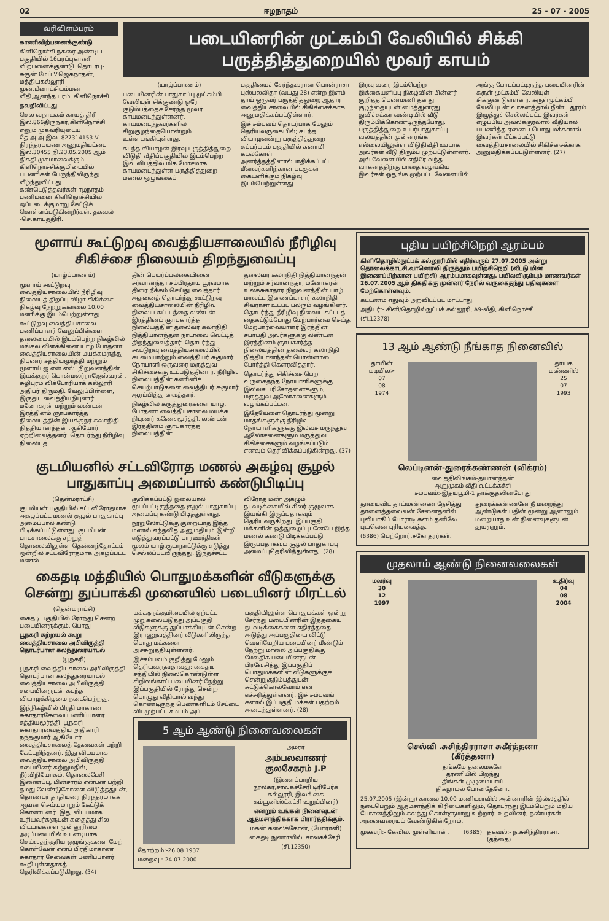02 ஈழநாதம் 25 - 07 - 2005
வரிவிளம்பரம்
காணிவிற்பனைக்குண்டு
கிளிநொச்சி நகரை அண்டிய பகுதியில் 16பரப்புகாணி விற்பனைக்குண்டு. தொடர்பு- சுகுன் மேப் V.ஜெகநாதன், மத்தியகல்லூரி முன்,மீனாட்சியம்மன் வீதி,ஆனந்த புரம், கிளிநொச்சி.
தவறிவிட்டது
செல வநாயகம் காயத் திரி இல.866திருநகர்,கிளிநொச்சி எனும் முகவரியுடைய தே.அ.அ.இல. 827314153-V நிரந்தரபயண அனுமதியட்டை இல.30455 நி.23.05.2005 ஆம் திகதி முகமாலைக்கும் கிளிநொச்சிக்குமிடையில் பயணிகள் பேருந்திலிருந்து வீழ்ந்துவிட்டது. கண்டெடுத்தவர்கள் ஈழநாதம் பணிமனை கிளிநொச்சியில் ஒப்படைக்குமாறு கேட்டுக் கொள்ளப்படுகின்றீர்கள். தகவல் -செ.காயத்திரி.
படையினரின் முட்கம்பி வேலியில் சிக்கி பருத்தித்துறையில் மூவர் காயம்
(யாழ்ப்பாணம்)
படையினரின் பாதுகாப்பு முட்கம்பி வேலியுள் சிக்குண்டு ஒரே குடும்பத்தைச் சேர்ந்த மூவர் காயமடைந்துள்ளனர். காயமடைந்தவர்களில் சிறுகுழந்தையொன்றும் உள்ளடங்கியுள்ளது.
கடந்த வியாழன் இரவு பருத்தித்துறை விடுதி வீதிப்பகுதியில் இடம்பெற்ற இவ் விபத்தில் மிக மோசமாக காயமடைந்துள்ள பருத்தித்துறை மணல் ஒழுங்கைப்
பகுதியைச் சேர்ந்தவரான பொன்ராசா புஸ்பலலிதா (வயது-28) என்ற இளம் தாய் ஒருவர் பருத்தித்துறை ஆதார வைத்தியசாலையில் சிகிச்சைக்காக அனுமதிக்கப்பட்டுள்ளார்.
இச் சம்பவம் தொடர்பாக மேலும் தெரியவருகையில்; கடந்த வியாழனன்று பருத்தித்துறை சுப்பர்மடம் பகுதியில் சுனாமி கடல்கோள் அனர்த்தத்தினால்பாதிக்கப்பட்ட மீனவர்களிற்கான படகுகள் கையளிக்கும் நிகழ்வு இடம்பெற்றுள்ளது.
இரவு வரை இடம்பெற்ற இக்கையளிப்பு நிகழ்வின் பின்னர் குறித்த பெண்மணி தனது குழந்தையுடன் மைத்துனரது துவிச்சக்கர வண்டியில் வீடு திரும்பிக்கொண்டிருந்தபோது. பருத்தித்துறை உயர்பாதுகாப்பு வலயத்தின் முன்னரங்க எல்லையிலுள்ள விடுதிவீதி ஊடாக அவர்கள் வீடு திரும்ப முற்பட்டுள்ளனர். அவ் வேளையில் எதிரே வந்த வாகனத்திற்கு பாதை வழங்கிய இவர்கள் ஒதுங்க முற்பட்ட வேளையில்
அங்கு போடப்பட்டிருந்த படையினரின் சுருள் முட்கம்பி வேலியுள் சிக்குண்டுள்ளனர். சுருள்முட்கம்பி வேலியுடன் வாகனத்தால் நீண்ட தூரம் இழுத்துச் செல்லப்பட்ட இவர்கள் எழுப்பிய அவலக்குரலால் வீதியால் பயணித்த ஏனைய பொது மக்களால் இவர்கள் மீட்கப்பட்டு வைத்தியசாலையில் சிகிச்சைக்காக அனுமதிக்கப்பட்டுள்ளனர். (27)
மூளாய் கூட்டுறவு வைத்தியசாலையில் நீரிழிவு சிகிச்சை நிலையம் திறந்துவைப்பு
(யாழ்ப்பாணம்)
மூளாய் கூட்டுறவு வைத்தியசாலையில் நீரிழிவு நிலையத் திறப்பு விழா சிகிச்சை நிகழ்வு நேற்றுக்காலை 10.00 மணிக்கு இடம்பெற்றுள்ளது.
கூட்டுறவு வைத்தியசாலை பணிப்பாளர் வேலுப்பிள்ளை தலைமையில் இடம்பெற்ற நிகழ்வில் மங்கல விளக்கினை யாழ்.போதனா வைத்தியசாலையின் மயக்கமருந்து நிபுணர் சத்தியமூர்த்தி மற்றும் மூளாய் ஐ.என்.எஸ். நிறுவனத்தின் இயக்குநர் பொன்மலர்ராஜேஸ்வரன், சுழிபுரம் விக்டோரியாக் கல்லூரி அதிபர் திருமதி. வேலுப்பிள்ளை, இருதய வைத்தியநிபுணர் மனோகரன் மற்றும் லண்டன் இரத்தினம் ஞாபகார்த்த நிலையத்தின் இயக்குநர் கலாநிதி நித்தியானந்தன் ஆகியோர் ஏற்றிவைத்தனர். தொடர்ந்து நீரிழிவு நிலையத்
தின் பெயர்ப்பலகையினை சர்வானந்தா சம்பிரதாய பூர்வமாக திரை நீக்கம் செய்து வைத்தார். அதனைத் தொடர்ந்து கூட்டுறவு வைத்தியசாலையின் நீரிழிவு நிலைய கட்டடத்தை லண்டன் இரத்தினம் ஞாபகார்த்த நிலையத்தின் தலைவர் கலாநிதி நித்தியானந்தன் நாடாவை வெட்டித் திறந்துவைத்தார். தொடர்ந்து கூட்டுறவு வைத்தியசாலையில் கடமையாற்றும் வைத்தியர் சுகுமார் நோயாளி ஒருவரை மருத்துவ சிகிச்சைக்கு உட்படுத்தினார். நீரிழிவு நிலையத்தின் கணினிச் செயற்பாடுகளை வைத்தியர் சுகுமார் ஆரம்பித்து வைத்தார்.
நிகழ்வில் கருத்துரைகளை யாழ். போதனா வைத்தியசாலை மயக்க நிபுணர் கணேசமூர்த்தி, லண்டன் இரத்தினம் ஞாபகார்த்த நிலையத்தின்
தலைவர் கலாநிதி நித்தியானந்தன் மற்றும் சர்வானந்தா, மனோகரன் உலகசுகாதார நிறுவனத்தின் யாழ். மாவட்ட இணைப்பாளர் கலாநிதி சிவராசா உட்பட பலரும் வழங்கினர். தொடர்ந்து நீரிழிவு நிலைய கட்டடத் தைகட்டும்போது மேற்பார்வை செய்த மேற்பார்வையாளர் இரத்தின சபாபதி அவர்களுக்கு லண்டன் இரத்தினம் ஞாபகார்த்த நிலையத்தின் தலைவர் கலாநிதி நித்தியானந்தன் பொன்னாடை போர்த்தி கௌரவித்தார்.
தொடர்ந்து சிகிச்சை பெற வருகைதந்த நோயாளிகளுக்கு இலவச பரிசோதனைகளும், மருத்துவ ஆலோசனைகளும் வழங்கப்பட்டன.
இதேவேளை தொடர்ந்து மூன்று மாதங்களுக்கு நீரிழிவு நோயாளிகளுக்கு இலவச மருந்துவ ஆலோசனைகளும் மருத்துவ சிகிச்சைகளும் வழங்கப்படும் எனவும் தெரிவிக்கப்படுகின்றது. (37)
குடமியனில் சட்டவிரோத மணல் அகழ்வு சூழல் பாதுகாப்பு அமைப்பால் கண்டுபிடிப்பு
(தென்மராட்சி)
குடமியன் பகுதியில் சட்டவிரோதமாக அகழப்பட்ட மணல் சூழல் பாதுகாப்பு அமைப்பால் கண்டு பிடிக்கப்பட்டுள்ளது. குடமியன் பாடசாலைக்கு சற்றுத் தொலைவிலுள்ள தென்னந்தோட்டம் ஒன்றில் சட்டவிரோதமாக அகழப்பட்ட மணல்
குவிக்கப்பட்டு ஓலையால் மூடப்பட்டிருந்ததை சூழல் பாதுகாப்பு அமைப்பு கண்டு பிடித்துள்ளது.
நூறுலோட்டுக்கு குறையாத இந்த மணல் எந்தவித அனுமதியும் இன்றி எடுத்துவரப்பட்டு பாரஊர்திகள் மூலம் யாழ்.குடாநாட்டுக்கு எடுத்து செல்லப்படவிருந்தது. இந்தச்சட்ட
விரோத மண் அகழும் நடவடிக்கையில் சிலர் குழுவாக இயங்கி இருப்பதாகவும் தெரியவருகிறது. இப்பகுதி மக்களின் ஒத்துழைப்புடனேயே இந்த மணல் கண்டு பிடிக்கப்பட்டு இருப்பதாகவும் சூழல் பாதுகாப்பு அமைப்புதெரிவித்துள்ளது. (28)
கைதடி மத்தியில் பொதுமக்களின் வீடுகளுக்கு சென்று துப்பாக்கி முனையில் படையினர் மிரட்டல்
(தென்மராட்சி)
கைதடி பகுதியில் ரோந்து சென்ற படையினருக்கும், பொது
பூநகரி சுற்றயல் கூறு வைத்தியசாலை அபிவிருத்தி தொடர்பான கலந்துரையாடல்
(பூநகரி)
பூநகரி வைத்தியசாலை அபிவிருத்தி தொடர்பான கலந்துரையாடல் வைத்தியசாலை அபிவிருத்தி சபையினருடன் கடந்த வியாழக்கிழமை நடைபெற்றது.
இந்நிகழ்வில் பிரதி மாகாண சுகாதாரசேவைப்பணிப்பாளர் சத்தியமூர்த்தி, பூநகரி சுகாதாரவைத்திய அதிகாரி நந்தகுமார் ஆகியோர் வைத்தியசாலைத் தேவைகள் பற்றி கேட்டறிந்தனர். இது விடயமாக வைத்தியசாலை அபிவிருத்தி சபையினர் சுற்றுமதில், நீர்விநியோகம், தொலைபேசி இணைப்பு, மின்சாரம் என்பன பற்றி தமது வேண்டுகோளை விடுத்ததுடன், தொண்டர் தாதியரை நிரந்தரமாக்க ஆவன செய்யுமாறும் கேட்டுக் கொண்டனர். இது விடயமாக உரியவர்களுடன் கதைத்து சில விடயங்களை முன்னுரிமை அடிப்படையில் உடனடியாக செய்வதற்குரிய ஒழுங்குகளை மேற் கொள்வேன் எனப் பிரதிமாகாண சுகாதார சேவைகள் பணிப்பாளர் கூறியுள்ளதாகத் தெரிவிக்கப்படுகிறது. (34)
மக்களுக்குமிடையில் ஏற்பட்ட முறுகலையடுத்து அப்பகுதி வீடுகளுக்கு துப்பாக்கியுடன் சென்ற இராணுவத்தினர் வீடுகளிலிருந்த பொது மக்களை அச்சுறுத்தியுள்ளனர்.
இச்சம்பவம் குறித்து மேலும் தெரியவருவதாவது; கைதடி சந்தியில் நிலைகொண்டுள்ள சிறிலங்காப் படையினர் நேற்று இப்பகுதியில் ரோந்து சென்ற பொழுது வீதியால் வந்து கொண்டிருந்த பெண்களிடம் சேட்டை விடமுற்பட்ட சமயம் அப்
பகுதியிலுள்ள பொதுமக்கள் ஒன்று சேர்ந்து படையினரின் இத்தகைய நடவடிக்கைகளை எதிர்த்ததை அடுத்து அப்பகுதியை விட்டு வெளியேறிய படையினர் மீண்டும் நேற்று மாலை அப்பகுதிக்கு மேலதிக படையினருடன் பிரவேசித்து இப்பகுதிப் பொதுமக்களின் வீடுகளுக்குச் சென்றுகுடும்பத்துடன் சுட்டுக்கொல்வோம் என எச்சரித்துள்ளனர். இச் சம்பவங் களால் இப்பகுதி மக்கள் பதற்றம் அடைந்துள்ளனர். (28)
5 ஆம் ஆண்டு நினைவலைகள்
தோற்றம்:-26.08.1937
மறைவு :-24.07.2000
அமரர்
அம்பலவாணர் குலசேகரம் J.P
(இளைப்பாறிய நூலகர்,சாவகச்சேரி டிரிபேர்க் கல்லூரி, இலங்கை கம்யூனிஸ்ட்கட்சி உறுப்பினர்)
என்றும் உங்கள் நினைவுடன் ஆத்மசாந்திக்காக பிரார்த்திக்கும்.
மகன் கலைக்கோன், (போராளி)
கைதடி நுணாவில், சாவகச்சேரி.
(சி.12350)
புதிய பயிற்சிநெறி ஆரம்பம்
கிளி/தொழில்நுட்பக் கல்லூரியில் எதிர்வரும் 27.07.2005 அன்று தொலைக்காட்சி,வானொலி திருத்தும் பயிற்சிநெறி (வீட்டு மின் இணைப்பிற்கான பயிற்சி) ஆரம்பமாகவுள்ளது. பயிலவிரும்பும் மாணவர்கள் 26.07.2005 ஆம் திகதிக்கு முன்னர் நேரில் வருகைதந்து பதிவுகளை மேற்கொள்ளவும்.
கட்டணம் எதுவும் அறவிடப்பட மாட்டாது.
அதிபர்:- கிளி/தொழில்நுட்பக் கல்லூரி, A9-வீதி, கிளிநொச்சி.
(சி.12378)
13 ஆம் ஆண்டு நீங்காத நினைவில்
தாயின் மடியில>
07
08
1974
தாயக மண்ணில்
25
07
1993
லெப்டினன்-துரைக்கண்ணன் (விக்ரம்)
வைத்திலிங்கம்-தயானந்தன்
ஆறுமுகம் வீதி வட்டக்கச்சி
சம்பவம்:-இதயபூமி-1 தாக்குதலின்போது
தாயைவிட தாய்மண்ணை நேசித்து தானைத்தலைவன் சேனைதனில் புலியாகிப் போராடி களம் தனிலே புயலென புரியவைத்த.
துரைக்கண்ணனே நீ மறைந்து ஆண்டுகள் பதின் மூன்று ஆனாலும் மறையாத உன் நினைவுகளுடன் துயருறும்.
(6386) பெற்றோர்,சகோதரர்கள்.
முதலாம் ஆண்டு நினைவலைகள்
மலர்வு
30
12
1997
உதிர்வு
04
08
2004
செல்வி .சுசிந்திரராசா சுகீர்த்தனா
(கீர்த்தனா)
தங்கமே தலைமகளே
தரணியில் பிறந்து
திங்கள் முழுமையாய்
திகழாமல் போனதேனோ.
25.07.2005 (இன்று) காலை 10.00 மணியளவில் அன்னாரின் இல்லத்தில் நடைபெறும் ஆத்மசாந்திக் கிரியைகளிலும், தொடர்ந்து இடம்பெறும் மதிய போசனத்திலும் கலந்து கொள்ளுமாறு உற்றார், உறவினர், நண்பர்கள் அனைவரையும் வேண்டுகின்றோம்.
முகவரி:- கேவில், முள்ளியான். (6385) தகவல்:- ந.சுசிந்திரராசா, (தந்தை)